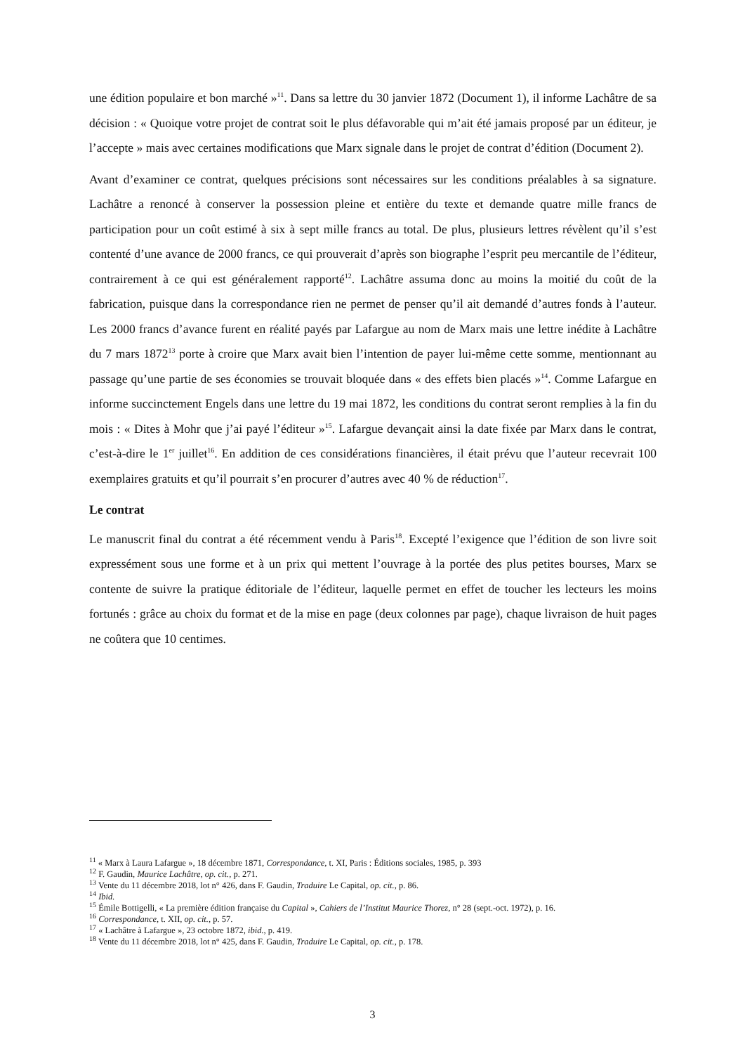une édition populaire et bon marché »<sup>11</sup>. Dans sa lettre du 30 janvier 1872 (Document 1), il informe Lachâtre de sa décision : « Quoique votre projet de contrat soit le plus défavorable qui m’ait été jamais proposé par un éditeur, je l’accepte » mais avec certaines modifications que Marx signale dans le projet de contrat d’édition (Document 2).
Avant d’examiner ce contrat, quelques précisions sont nécessaires sur les conditions préalables à sa signature. Lachâtre a renoncé à conserver la possession pleine et entière du texte et demande quatre mille francs de participation pour un coût estimé à six à sept mille francs au total. De plus, plusieurs lettres révèlent qu’il s’est contenté d’une avance de 2000 francs, ce qui prouverait d’après son biographe l’esprit peu mercantile de l’éditeur, contrairement à ce qui est généralement rapporté<sup>12</sup>. Lachâtre assuma donc au moins la moitié du coût de la fabrication, puisque dans la correspondance rien ne permet de penser qu’il ait demandé d’autres fonds à l’auteur. Les 2000 francs d’avance furent en réalité payés par Lafargue au nom de Marx mais une lettre inédite à Lachâtre du 7 mars 1872<sup>13</sup> porte à croire que Marx avait bien l’intention de payer lui-même cette somme, mentionnant au passage qu’une partie de ses économies se trouvait bloquée dans « des effets bien placés »<sup>14</sup>. Comme Lafargue en informe succinctement Engels dans une lettre du 19 mai 1872, les conditions du contrat seront remplies à la fin du mois : « Dites à Mohr que j’ai payé l’éditeur »<sup>15</sup>. Lafargue devançait ainsi la date fixée par Marx dans le contrat, c’est-à-dire le 1<sup>er</sup> juillet<sup>16</sup>. En addition de ces considérations financières, il était prévu que l’auteur recevrait 100 exemplaires gratuits et qu’il pourrait s’en procurer d’autres avec 40 % de réduction<sup>17</sup>.
Le contrat
Le manuscrit final du contrat a été récemment vendu à Paris<sup>18</sup>. Excepté l’exigence que l’édition de son livre soit expressément sous une forme et à un prix qui mettent l’ouvrage à la portée des plus petites bourses, Marx se contente de suivre la pratique éditoriale de l’éditeur, laquelle permet en effet de toucher les lecteurs les moins fortunés : grâce au choix du format et de la mise en page (deux colonnes par page), chaque livraison de huit pages ne coûtera que 10 centimes.
<sup>11</sup> « Marx à Laura Lafargue », 18 décembre 1871, Correspondance, t. XI, Paris : Éditions sociales, 1985, p. 393
<sup>12</sup> F. Gaudin, Maurice Lachâtre, op. cit., p. 271.
<sup>13</sup> Vente du 11 décembre 2018, lot n° 426, dans F. Gaudin, Traduire Le Capital, op. cit., p. 86.
<sup>14</sup> Ibid.
<sup>15</sup> Émile Bottigelli, « La première édition française du Capital », Cahiers de l’Institut Maurice Thorez, n° 28 (sept.-oct. 1972), p. 16.
<sup>16</sup> Correspondance, t. XII, op. cit., p. 57.
<sup>17</sup> « Lachâtre à Lafargue », 23 octobre 1872, ibid., p. 419.
<sup>18</sup> Vente du 11 décembre 2018, lot n° 425, dans F. Gaudin, Traduire Le Capital, op. cit., p. 178.
3